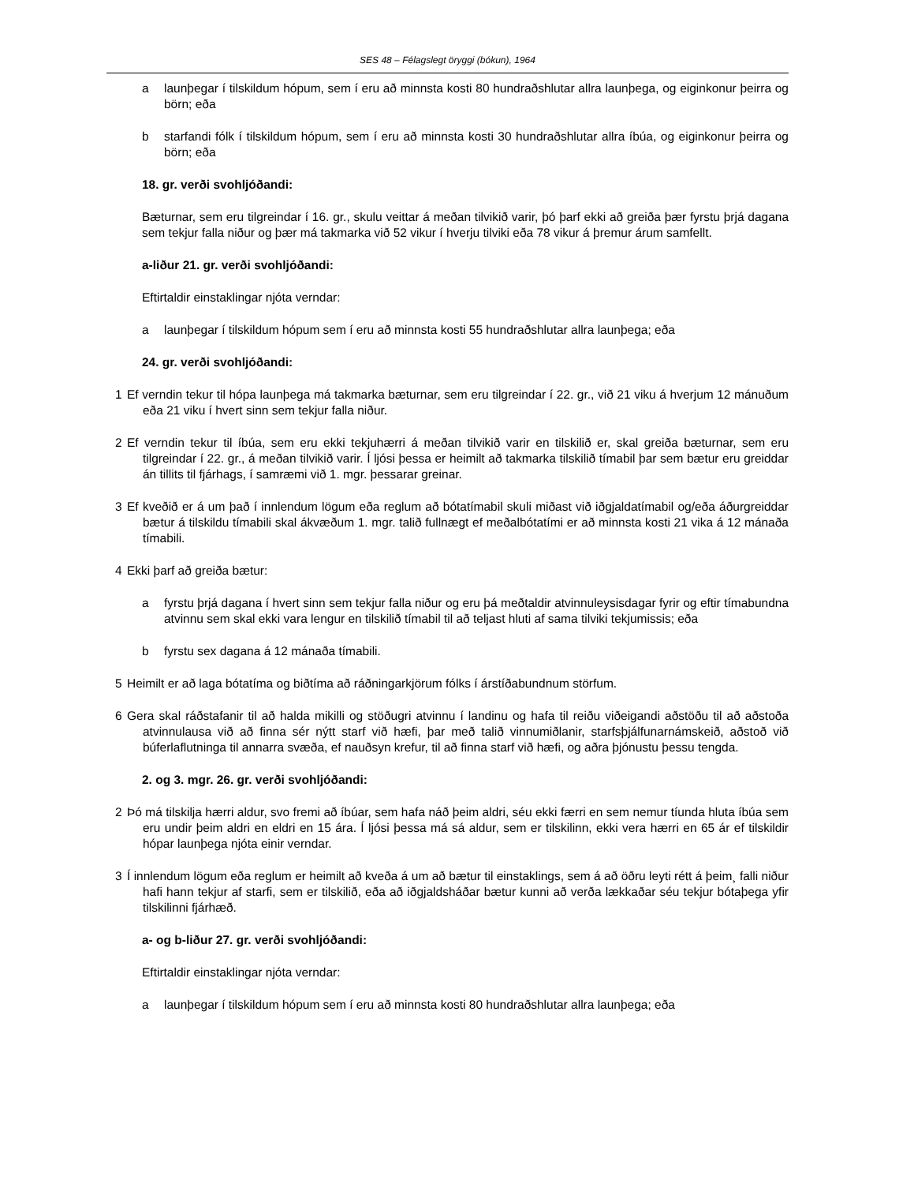SES 48 – Félagslegt öryggi (bókun), 1964
a launþegar í tilskildum hópum, sem í eru að minnsta kosti 80 hundraðshlutar allra launþega, og eiginkonur þeirra og börn; eða
b starfandi fólk í tilskildum hópum, sem í eru að minnsta kosti 30 hundraðshlutar allra íbúa, og eiginkonur þeirra og börn; eða
18. gr. verði svohljóðandi:
Bæturnar, sem eru tilgreindar í 16. gr., skulu veittar á meðan tilvikið varir, þó þarf ekki að greiða þær fyrstu þrjá dagana sem tekjur falla niður og þær má takmarka við 52 vikur í hverju tilviki eða 78 vikur á þremur árum samfellt.
a-liður 21. gr. verði svohljóðandi:
Eftirtaldir einstaklingar njóta verndar:
a launþegar í tilskildum hópum sem í eru að minnsta kosti 55 hundraðshlutar allra launþega; eða
24. gr. verði svohljóðandi:
1 Ef verndin tekur til hópa launþega má takmarka bæturnar, sem eru tilgreindar í 22. gr., við 21 viku á hverjum 12 mánuðum eða 21 viku í hvert sinn sem tekjur falla niður.
2 Ef verndin tekur til íbúa, sem eru ekki tekjuhærri á meðan tilvikið varir en tilskilið er, skal greiða bæturnar, sem eru tilgreindar í 22. gr., á meðan tilvikið varir. Í ljósi þessa er heimilt að takmarka tilskilið tímabil þar sem bætur eru greiddar án tillits til fjárhags, í samræmi við 1. mgr. þessarar greinar.
3 Ef kveðið er á um það í innlendum lögum eða reglum að bótatímabil skuli miðast við iðgjaldatímabil og/eða áðurgreiddar bætur á tilskildu tímabili skal ákvæðum 1. mgr. talið fullnægt ef meðalbótatími er að minnsta kosti 21 vika á 12 mánaða tímabili.
4 Ekki þarf að greiða bætur:
a fyrstu þrjá dagana í hvert sinn sem tekjur falla niður og eru þá meðtaldir atvinnuleysisdagar fyrir og eftir tímabundna atvinnu sem skal ekki vara lengur en tilskilið tímabil til að teljast hluti af sama tilviki tekjumissis; eða
b fyrstu sex dagana á 12 mánaða tímabili.
5 Heimilt er að laga bótatíma og biðtíma að ráðningarkjörum fólks í árstíðabundnum störfum.
6 Gera skal ráðstafanir til að halda mikilli og stöðugri atvinnu í landinu og hafa til reiðu viðeigandi aðstöðu til að aðstoða atvinnulausa við að finna sér nýtt starf við hæfi, þar með talið vinnumiðlanir, starfsþjálfunarnámskeið, aðstoð við búferlaflutninga til annarra svæða, ef nauðsyn krefur, til að finna starf við hæfi, og aðra þjónustu þessu tengda.
2. og 3. mgr. 26. gr. verði svohljóðandi:
2 Þó má tilskilja hærri aldur, svo fremi að íbúar, sem hafa náð þeim aldri, séu ekki færri en sem nemur tíunda hluta íbúa sem eru undir þeim aldri en eldri en 15 ára. Í ljósi þessa má sá aldur, sem er tilskilinn, ekki vera hærri en 65 ár ef tilskildir hópar launþega njóta einir verndar.
3 Í innlendum lögum eða reglum er heimilt að kveða á um að bætur til einstaklings, sem á að öðru leyti rétt á þeim¸ falli niður hafi hann tekjur af starfi, sem er tilskilið, eða að iðgjaldsháðar bætur kunni að verða lækkaðar séu tekjur bótaþega yfir tilskilinni fjárhæð.
a- og b-liður 27. gr. verði svohljóðandi:
Eftirtaldir einstaklingar njóta verndar:
a launþegar í tilskildum hópum sem í eru að minnsta kosti 80 hundraðshlutar allra launþega; eða